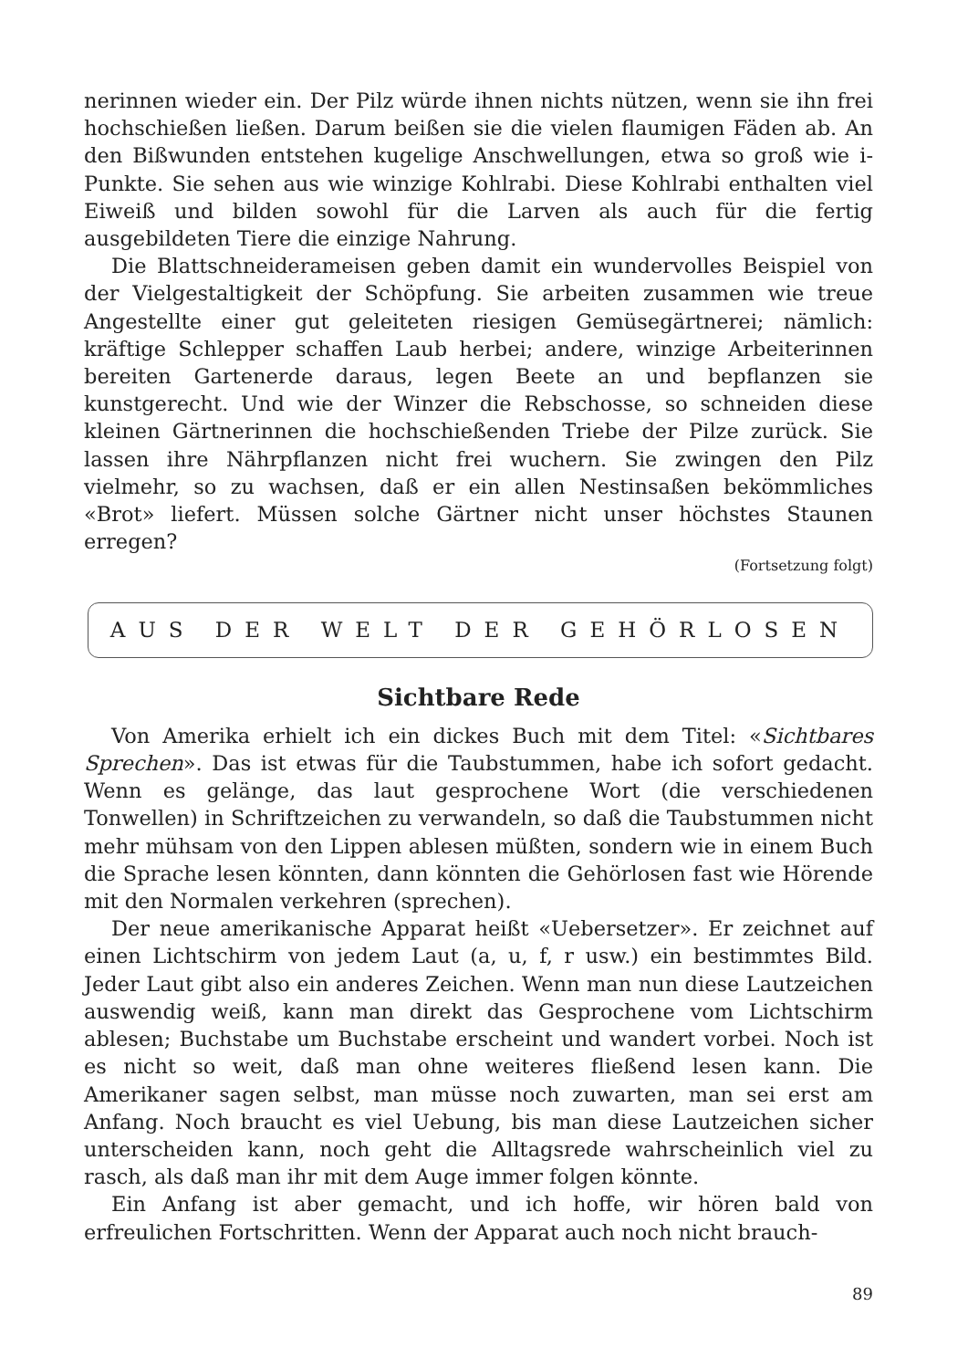nerinnen wieder ein. Der Pilz würde ihnen nichts nützen, wenn sie ihn frei hochschießen ließen. Darum beißen sie die vielen flaumigen Fäden ab. An den Bißwunden entstehen kugelige Anschwellungen, etwa so groß wie i-Punkte. Sie sehen aus wie winzige Kohlrabi. Diese Kohlrabi enthalten viel Eiweiß und bilden sowohl für die Larven als auch für die fertig ausgebildeten Tiere die einzige Nahrung.
Die Blattschneiderameisen geben damit ein wundervolles Beispiel von der Vielgestaltigkeit der Schöpfung. Sie arbeiten zusammen wie treue Angestellte einer gut geleiteten riesigen Gemüsegärtnerei; nämlich: kräftige Schlepper schaffen Laub herbei; andere, winzige Arbeiterinnen bereiten Gartenerde daraus, legen Beete an und bepflanzen sie kunstgerecht. Und wie der Winzer die Rebschosse, so schneiden diese kleinen Gärtnerinnen die hochschießenden Triebe der Pilze zurück. Sie lassen ihre Nährpflanzen nicht frei wuchern. Sie zwingen den Pilz vielmehr, so zu wachsen, daß er ein allen Nestinsaßen bekömmliches «Brot» liefert. Müssen solche Gärtner nicht unser höchstes Staunen erregen?
(Fortsetzung folgt)
AUS DER WELT DER GEHÖRLOSEN
Sichtbare Rede
Von Amerika erhielt ich ein dickes Buch mit dem Titel: «Sichtbares Sprechen». Das ist etwas für die Taubstummen, habe ich sofort gedacht. Wenn es gelänge, das laut gesprochene Wort (die verschiedenen Tonwellen) in Schriftzeichen zu verwandeln, so daß die Taubstummen nicht mehr mühsam von den Lippen ablesen müßten, sondern wie in einem Buch die Sprache lesen könnten, dann könnten die Gehörlosen fast wie Hörende mit den Normalen verkehren (sprechen).
Der neue amerikanische Apparat heißt «Uebersetzer». Er zeichnet auf einen Lichtschirm von jedem Laut (a, u, f, r usw.) ein bestimmtes Bild. Jeder Laut gibt also ein anderes Zeichen. Wenn man nun diese Lautzeichen auswendig weiß, kann man direkt das Gesprochene vom Lichtschirm ablesen; Buchstabe um Buchstabe erscheint und wandert vorbei. Noch ist es nicht so weit, daß man ohne weiteres fließend lesen kann. Die Amerikaner sagen selbst, man müsse noch zuwarten, man sei erst am Anfang. Noch braucht es viel Uebung, bis man diese Lautzeichen sicher unterscheiden kann, noch geht die Alltagsrede wahrscheinlich viel zu rasch, als daß man ihr mit dem Auge immer folgen könnte.
Ein Anfang ist aber gemacht, und ich hoffe, wir hören bald von erfreulichen Fortschritten. Wenn der Apparat auch noch nicht brauch-
89